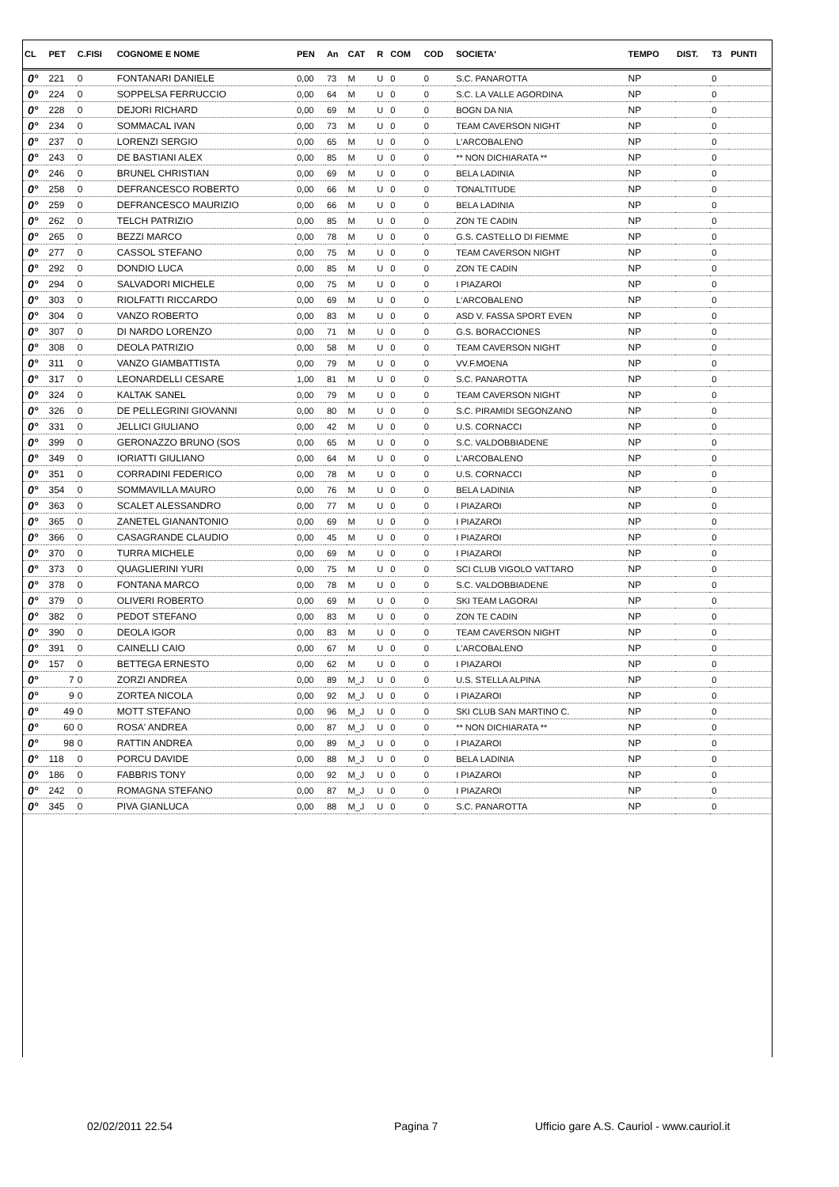| CL | PET | C.FISI | COGNOME E NOME | PEN | An | CAT | R | COM | COD | SOCIETA' | TEMPO | DIST. | T3 | PUNTI |
| --- | --- | --- | --- | --- | --- | --- | --- | --- | --- | --- | --- | --- | --- | --- |
| 0° | 221 | 0 | FONTANARI DANIELE | 0,00 | 73 | M | U | 0 | 0 | S.C. PANAROTTA | NP | | 0 | |
| 0° | 224 | 0 | SOPPELSA FERRUCCIO | 0,00 | 64 | M | U | 0 | 0 | S.C. LA VALLE AGORDINA | NP | | 0 | |
| 0° | 228 | 0 | DEJORI RICHARD | 0,00 | 69 | M | U | 0 | 0 | BOGN DA NIA | NP | | 0 | |
| 0° | 234 | 0 | SOMMACAL IVAN | 0,00 | 73 | M | U | 0 | 0 | TEAM CAVERSON NIGHT | NP | | 0 | |
| 0° | 237 | 0 | LORENZI SERGIO | 0,00 | 65 | M | U | 0 | 0 | L'ARCOBALENO | NP | | 0 | |
| 0° | 243 | 0 | DE BASTIANI ALEX | 0,00 | 85 | M | U | 0 | 0 | ** NON DICHIARATA ** | NP | | 0 | |
| 0° | 246 | 0 | BRUNEL CHRISTIAN | 0,00 | 69 | M | U | 0 | 0 | BELA LADINIA | NP | | 0 | |
| 0° | 258 | 0 | DEFRANCESCO ROBERTO | 0,00 | 66 | M | U | 0 | 0 | TONALTITUDE | NP | | 0 | |
| 0° | 259 | 0 | DEFRANCESCO MAURIZIO | 0,00 | 66 | M | U | 0 | 0 | BELA LADINIA | NP | | 0 | |
| 0° | 262 | 0 | TELCH PATRIZIO | 0,00 | 85 | M | U | 0 | 0 | ZON TE CADIN | NP | | 0 | |
| 0° | 265 | 0 | BEZZI MARCO | 0,00 | 78 | M | U | 0 | 0 | G.S. CASTELLO DI FIEMME | NP | | 0 | |
| 0° | 277 | 0 | CASSOL STEFANO | 0,00 | 75 | M | U | 0 | 0 | TEAM CAVERSON NIGHT | NP | | 0 | |
| 0° | 292 | 0 | DONDIO LUCA | 0,00 | 85 | M | U | 0 | 0 | ZON TE CADIN | NP | | 0 | |
| 0° | 294 | 0 | SALVADORI MICHELE | 0,00 | 75 | M | U | 0 | 0 | I PIAZAROI | NP | | 0 | |
| 0° | 303 | 0 | RIOLFATTI RICCARDO | 0,00 | 69 | M | U | 0 | 0 | L'ARCOBALENO | NP | | 0 | |
| 0° | 304 | 0 | VANZO ROBERTO | 0,00 | 83 | M | U | 0 | 0 | ASD V. FASSA SPORT EVEN | NP | | 0 | |
| 0° | 307 | 0 | DI NARDO LORENZO | 0,00 | 71 | M | U | 0 | 0 | G.S. BORACCIONES | NP | | 0 | |
| 0° | 308 | 0 | DEOLA PATRIZIO | 0,00 | 58 | M | U | 0 | 0 | TEAM CAVERSON NIGHT | NP | | 0 | |
| 0° | 311 | 0 | VANZO GIAMBATTISTA | 0,00 | 79 | M | U | 0 | 0 | VV.F.MOENA | NP | | 0 | |
| 0° | 317 | 0 | LEONARDELLI CESARE | 1,00 | 81 | M | U | 0 | 0 | S.C. PANAROTTA | NP | | 0 | |
| 0° | 324 | 0 | KALTAK SANEL | 0,00 | 79 | M | U | 0 | 0 | TEAM CAVERSON NIGHT | NP | | 0 | |
| 0° | 326 | 0 | DE PELLEGRINI GIOVANNI | 0,00 | 80 | M | U | 0 | 0 | S.C. PIRAMIDI SEGONZANO | NP | | 0 | |
| 0° | 331 | 0 | JELLICI GIULIANO | 0,00 | 42 | M | U | 0 | 0 | U.S. CORNACCI | NP | | 0 | |
| 0° | 399 | 0 | GERONAZZO BRUNO (SOS | 0,00 | 65 | M | U | 0 | 0 | S.C. VALDOBBIADENE | NP | | 0 | |
| 0° | 349 | 0 | IORIATTI GIULIANO | 0,00 | 64 | M | U | 0 | 0 | L'ARCOBALENO | NP | | 0 | |
| 0° | 351 | 0 | CORRADINI FEDERICO | 0,00 | 78 | M | U | 0 | 0 | U.S. CORNACCI | NP | | 0 | |
| 0° | 354 | 0 | SOMMAVILLA MAURO | 0,00 | 76 | M | U | 0 | 0 | BELA LADINIA | NP | | 0 | |
| 0° | 363 | 0 | SCALET ALESSANDRO | 0,00 | 77 | M | U | 0 | 0 | I PIAZAROI | NP | | 0 | |
| 0° | 365 | 0 | ZANETEL GIANANTONIO | 0,00 | 69 | M | U | 0 | 0 | I PIAZAROI | NP | | 0 | |
| 0° | 366 | 0 | CASAGRANDE CLAUDIO | 0,00 | 45 | M | U | 0 | 0 | I PIAZAROI | NP | | 0 | |
| 0° | 370 | 0 | TURRA MICHELE | 0,00 | 69 | M | U | 0 | 0 | I PIAZAROI | NP | | 0 | |
| 0° | 373 | 0 | QUAGLIERINI YURI | 0,00 | 75 | M | U | 0 | 0 | SCI CLUB VIGOLO VATTARO | NP | | 0 | |
| 0° | 378 | 0 | FONTANA MARCO | 0,00 | 78 | M | U | 0 | 0 | S.C. VALDOBBIADENE | NP | | 0 | |
| 0° | 379 | 0 | OLIVERI ROBERTO | 0,00 | 69 | M | U | 0 | 0 | SKI TEAM LAGORAI | NP | | 0 | |
| 0° | 382 | 0 | PEDOT STEFANO | 0,00 | 83 | M | U | 0 | 0 | ZON TE CADIN | NP | | 0 | |
| 0° | 390 | 0 | DEOLA IGOR | 0,00 | 83 | M | U | 0 | 0 | TEAM CAVERSON NIGHT | NP | | 0 | |
| 0° | 391 | 0 | CAINELLI CAIO | 0,00 | 67 | M | U | 0 | 0 | L'ARCOBALENO | NP | | 0 | |
| 0° | 157 | 0 | BETTEGA ERNESTO | 0,00 | 62 | M | U | 0 | 0 | I PIAZAROI | NP | | 0 | |
| 0° | 7 | 0 | ZORZI ANDREA | 0,00 | 89 | M_J | U | 0 | 0 | U.S. STELLA ALPINA | NP | | 0 | |
| 0° | 9 | 0 | ZORTEA NICOLA | 0,00 | 92 | M_J | U | 0 | 0 | I PIAZAROI | NP | | 0 | |
| 0° | 49 | 0 | MOTT STEFANO | 0,00 | 96 | M_J | U | 0 | 0 | SKI CLUB SAN MARTINO C. | NP | | 0 | |
| 0° | 60 | 0 | ROSA' ANDREA | 0,00 | 87 | M_J | U | 0 | 0 | ** NON DICHIARATA ** | NP | | 0 | |
| 0° | 98 | 0 | RATTIN ANDREA | 0,00 | 89 | M_J | U | 0 | 0 | I PIAZAROI | NP | | 0 | |
| 0° | 118 | 0 | PORCU DAVIDE | 0,00 | 88 | M_J | U | 0 | 0 | BELA LADINIA | NP | | 0 | |
| 0° | 186 | 0 | FABBRIS TONY | 0,00 | 92 | M_J | U | 0 | 0 | I PIAZAROI | NP | | 0 | |
| 0° | 242 | 0 | ROMAGNA STEFANO | 0,00 | 87 | M_J | U | 0 | 0 | I PIAZAROI | NP | | 0 | |
| 0° | 345 | 0 | PIVA GIANLUCA | 0,00 | 88 | M_J | U | 0 | 0 | S.C. PANAROTTA | NP | | 0 | |
02/02/2011 22.54 Pagina 7
Ufficio gare A.S. Cauriol - www.cauriol.it